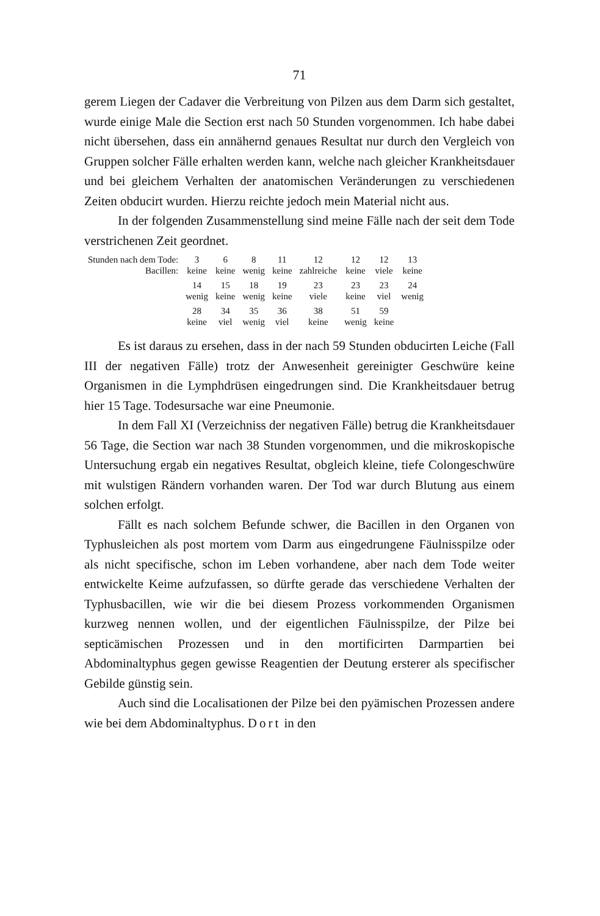71
gerem Liegen der Cadaver die Verbreitung von Pilzen aus dem Darm sich gestaltet, wurde einige Male die Section erst nach 50 Stunden vorgenommen. Ich habe dabei nicht übersehen, dass ein annähernd genaues Resultat nur durch den Vergleich von Gruppen solcher Fälle erhalten werden kann, welche nach gleicher Krankheitsdauer und bei gleichem Verhalten der anatomischen Veränderungen zu verschiedenen Zeiten obducirt wurden. Hierzu reichte jedoch mein Material nicht aus.
In der folgenden Zusammenstellung sind meine Fälle nach der seit dem Tode verstrichenen Zeit geordnet.
| Stunden nach dem Tode: | 3 | 6 | 8 | 11 | 12 | 12 | 12 | 13 |
| Bacillen: | keine | keine | wenig | keine | zahlreiche | keine | viele | keine |
| | 14 | 15 | 18 | 19 | 23 | 23 | 23 | 24 |
| | wenig | keine | wenig | keine | viele | keine | viel | wenig |
| | 28 | 34 | 35 | 36 | 38 | 51 | 59 | |
| | keine | viel | wenig | viel | keine | wenig | keine | |
Es ist daraus zu ersehen, dass in der nach 59 Stunden obducirten Leiche (Fall III der negativen Fälle) trotz der Anwesenheit gereinigter Geschwüre keine Organismen in die Lymphdrüsen eingedrungen sind. Die Krankheitsdauer betrug hier 15 Tage. Todesursache war eine Pneumonie.
In dem Fall XI (Verzeichniss der negativen Fälle) betrug die Krankheitsdauer 56 Tage, die Section war nach 38 Stunden vorgenommen, und die mikroskopische Untersuchung ergab ein negatives Resultat, obgleich kleine, tiefe Colongeschwüre mit wulstigen Rändern vorhanden waren. Der Tod war durch Blutung aus einem solchen erfolgt.
Fällt es nach solchem Befunde schwer, die Bacillen in den Organen von Typhusleichen als post mortem vom Darm aus eingedrungene Fäulnisspilze oder als nicht specifische, schon im Leben vorhandene, aber nach dem Tode weiter entwickelte Keime aufzufassen, so dürfte gerade das verschiedene Verhalten der Typhusbacillen, wie wir die bei diesem Prozess vorkommenden Organismen kurzweg nennen wollen, und der eigentlichen Fäulnisspilze, der Pilze bei septicämischen Prozessen und in den mortificirten Darmpartien bei Abdominaltyphus gegen gewisse Reagentien der Deutung ersterer als specifischer Gebilde günstig sein.
Auch sind die Localisationen der Pilze bei den pyämischen Prozessen andere wie bei dem Abdominaltyphus. Dort in den